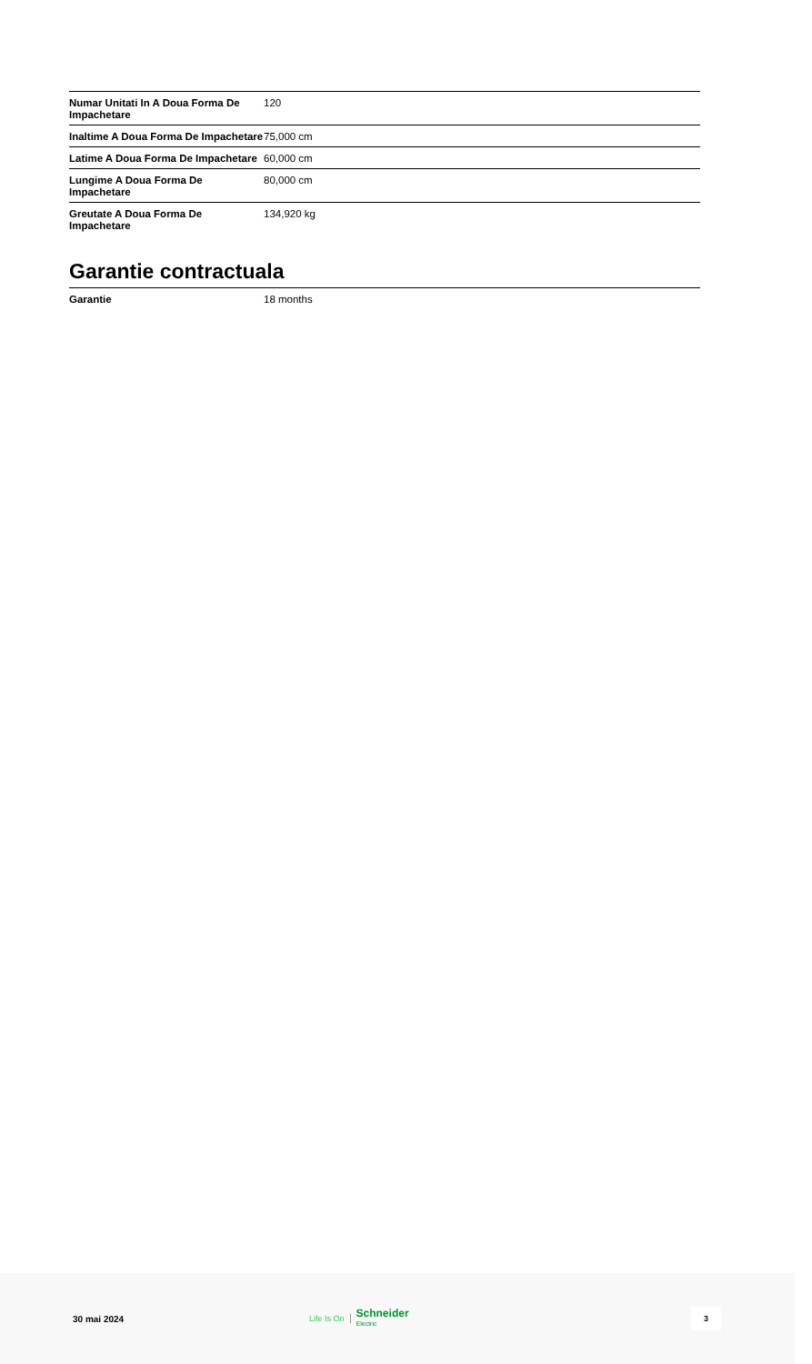| Numar Unitati In A Doua Forma De Impachetare | 120 |
| Inaltime A Doua Forma De Impachetare | 75,000 cm |
| Latime A Doua Forma De Impachetare | 60,000 cm |
| Lungime A Doua Forma De Impachetare | 80,000 cm |
| Greutate A Doua Forma De Impachetare | 134,920 kg |
Garantie contractuala
| Garantie | 18 months |
30 mai 2024
Life Is On Schneider
Electric
3